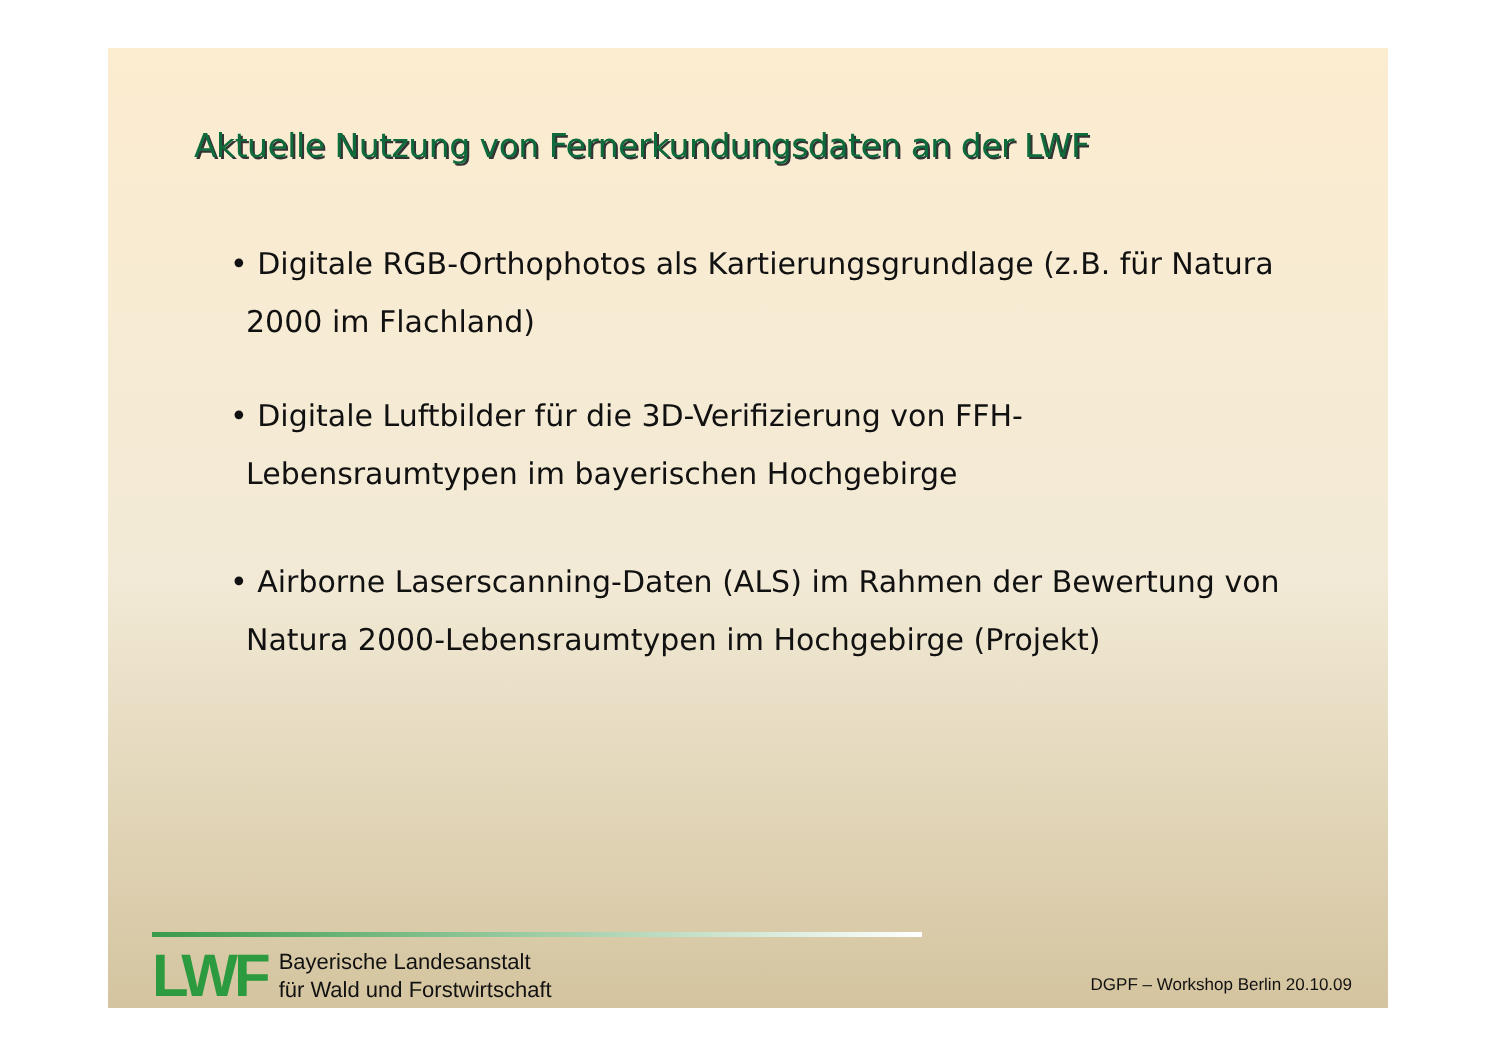Aktuelle Nutzung von Fernerkundungsdaten an der LWF
• Digitale RGB-Orthophotos als Kartierungsgrundlage (z.B. für Natura 2000 im Flachland)
• Digitale Luftbilder für die 3D-Verifizierung von FFH-Lebensraumtypen im bayerischen Hochgebirge
• Airborne Laserscanning-Daten (ALS) im Rahmen der Bewertung von Natura 2000-Lebensraumtypen im Hochgebirge (Projekt)
LWF
Bayerische Landesanstalt
für Wald und Forstwirtschaft
DGPF – Workshop Berlin 20.10.09